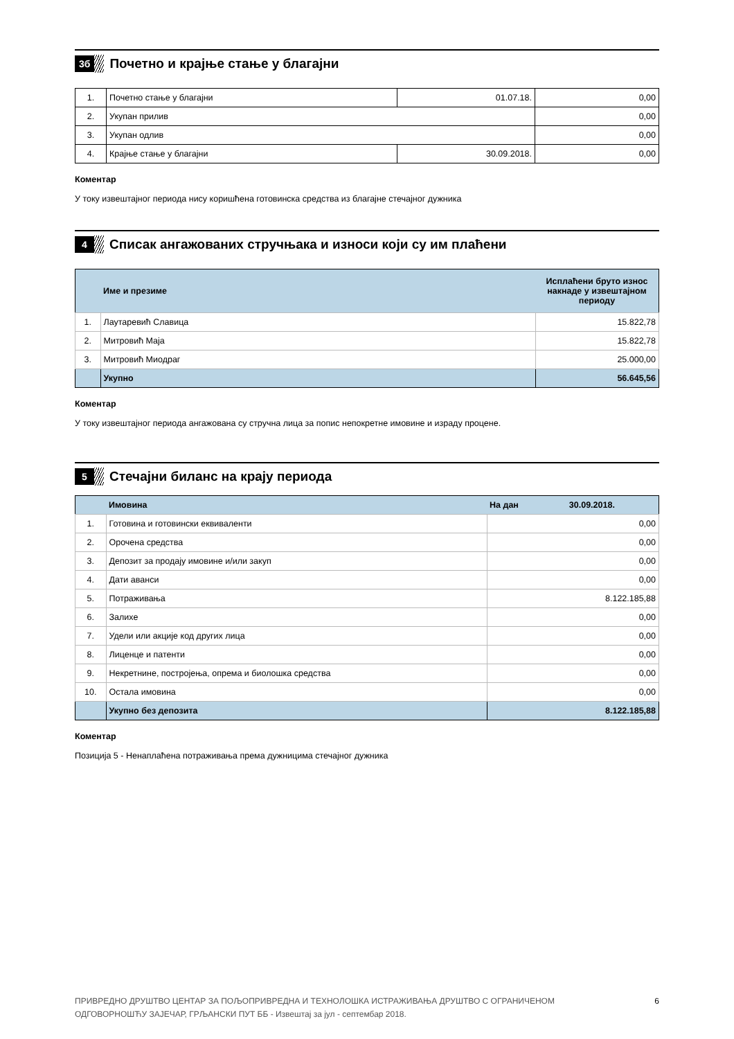3б
Почетно и крајње стање у благајни
| 1. | Почетно стање у благајни | 01.07.18. | 0,00 |
| 2. | Укупан прилив | | 0,00 |
| 3. | Укупан одлив | | 0,00 |
| 4. | Крајње стање у благајни | 30.09.2018. | 0,00 |
Коментар
У току извештајног периода нису коришћена готовинска средства из благајне стечајног дужника
4
Списак ангажованих стручњака и износи који су им плаћени
| | Име и презиме | Исплаћени бруто износ накнаде у извештајном периоду |
| 1. | Лаутаревић Славица | 15.822,78 |
| 2. | Митровић Маја | 15.822,78 |
| 3. | Митровић Миодраг | 25.000,00 |
| | Укупно | 56.645,56 |
Коментар
У току извештајног периода ангажована су стручна лица за попис непокретне имовине и израду процене.
5
Стечајни биланс на крају периода
| | Имовина | На дан 30.09.2018. |
| 1. | Готовина и готовински еквиваленти | 0,00 |
| 2. | Орочена средства | 0,00 |
| 3. | Депозит за продају имовине и/или закуп | 0,00 |
| 4. | Дати аванси | 0,00 |
| 5. | Потраживања | 8.122.185,88 |
| 6. | Залихе | 0,00 |
| 7. | Удели или акције код других лица | 0,00 |
| 8. | Лиценце и патенти | 0,00 |
| 9. | Некретнине, постројења, опрема и биолошка средства | 0,00 |
| 10. | Остала имовина | 0,00 |
| | Укупно без депозита | 8.122.185,88 |
Коментар
Позиција 5 - Ненаплаћена потраживања према дужницима стечајног дужника
ПРИВРЕДНО ДРУШТВО ЦЕНТАР ЗА ПОЉОПРИВРЕДНА И ТЕХНОЛОШКА ИСТРАЖИВАЊА ДРУШТВО С ОГРАНИЧЕНОМ
ОДГОВОРНОШЋУ ЗАЈЕЧАР, ГРЉАНСКИ ПУТ ББ - Извештај за јул - септембар 2018.
6